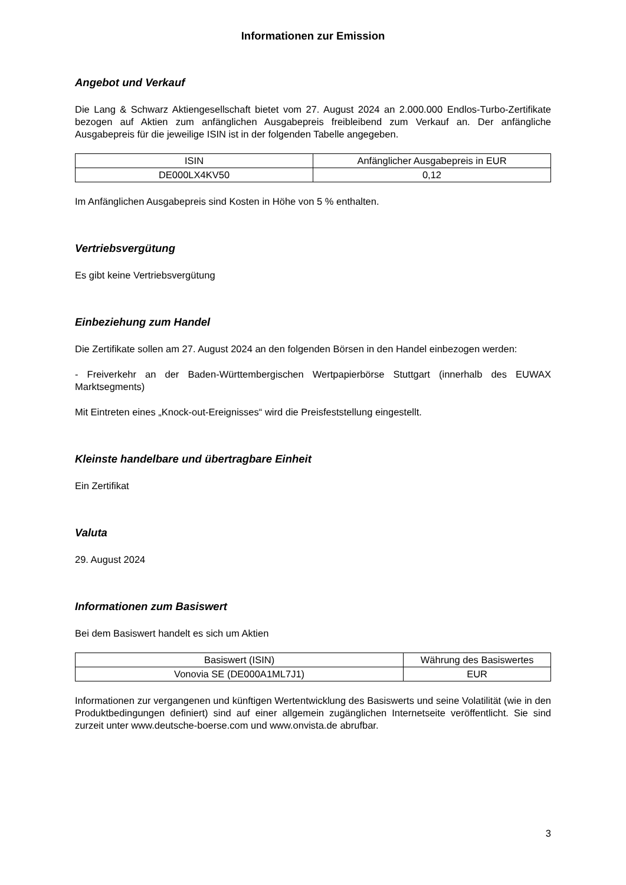Informationen zur Emission
Angebot und Verkauf
Die Lang & Schwarz Aktiengesellschaft bietet vom 27. August 2024 an 2.000.000 Endlos-Turbo-Zertifikate bezogen auf Aktien zum anfänglichen Ausgabepreis freibleibend zum Verkauf an. Der anfängliche Ausgabepreis für die jeweilige ISIN ist in der folgenden Tabelle angegeben.
| ISIN | Anfänglicher Ausgabepreis in EUR |
| --- | --- |
| DE000LX4KV50 | 0,12 |
Im Anfänglichen Ausgabepreis sind Kosten in Höhe von 5 % enthalten.
Vertriebsvergütung
Es gibt keine Vertriebsvergütung
Einbeziehung zum Handel
Die Zertifikate sollen am 27. August 2024 an den folgenden Börsen in den Handel einbezogen werden:
- Freiverkehr an der Baden-Württembergischen Wertpapierbörse Stuttgart (innerhalb des EUWAX Marktsegments)
Mit Eintreten eines „Knock-out-Ereignisses“ wird die Preisfeststellung eingestellt.
Kleinste handelbare und übertragbare Einheit
Ein Zertifikat
Valuta
29. August 2024
Informationen zum Basiswert
Bei dem Basiswert handelt es sich um Aktien
| Basiswert (ISIN) | Währung des Basiswertes |
| --- | --- |
| Vonovia SE (DE000A1ML7J1) | EUR |
Informationen zur vergangenen und künftigen Wertentwicklung des Basiswerts und seine Volatilität (wie in den Produktbedingungen definiert) sind auf einer allgemein zugänglichen Internetseite veröffentlicht. Sie sind zurzeit unter www.deutsche-boerse.com und www.onvista.de abrufbar.
3